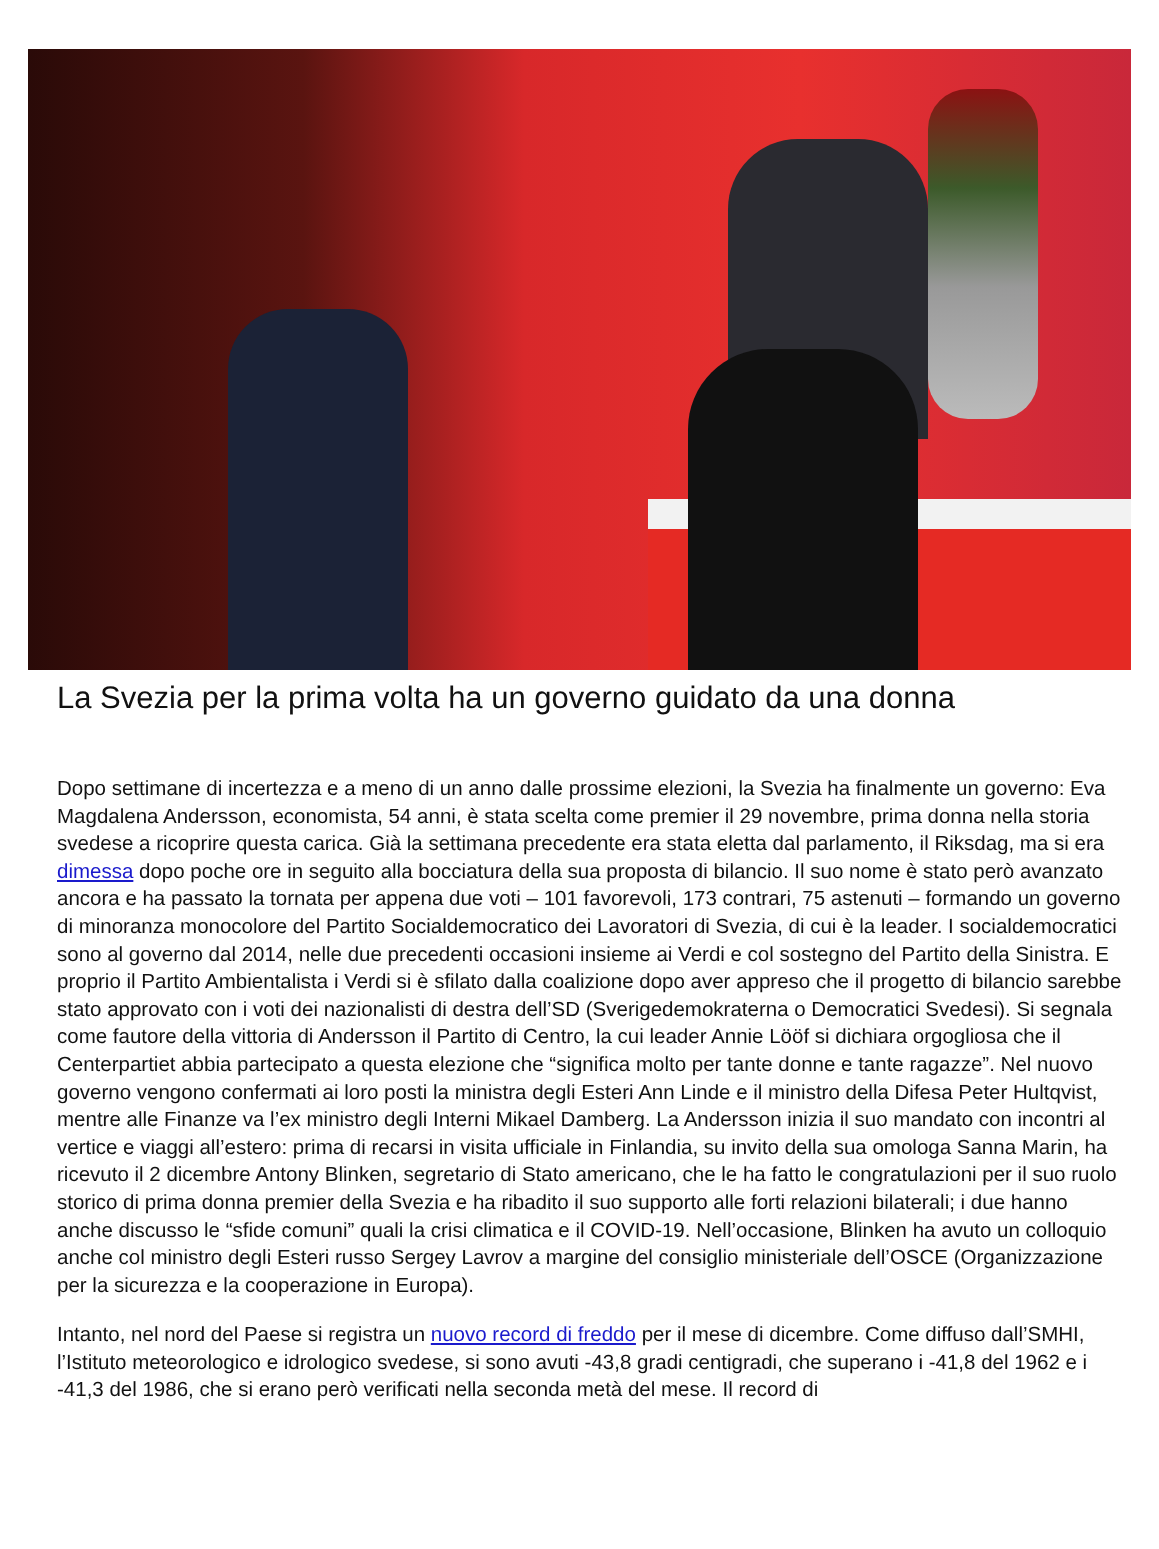La Svezia per la prima volta ha un governo guidato da una donna
Dopo settimane di incertezza e a meno di un anno dalle prossime elezioni, la Svezia ha finalmente un governo: Eva Magdalena Andersson, economista, 54 anni, è stata scelta come premier il 29 novembre, prima donna nella storia svedese a ricoprire questa carica. Già la settimana precedente era stata eletta dal parlamento, il Riksdag, ma si era dimessa dopo poche ore in seguito alla bocciatura della sua proposta di bilancio. Il suo nome è stato però avanzato ancora e ha passato la tornata per appena due voti – 101 favorevoli, 173 contrari, 75 astenuti – formando un governo di minoranza monocolore del Partito Socialdemocratico dei Lavoratori di Svezia, di cui è la leader. I socialdemocratici sono al governo dal 2014, nelle due precedenti occasioni insieme ai Verdi e col sostegno del Partito della Sinistra. E proprio il Partito Ambientalista i Verdi si è sfilato dalla coalizione dopo aver appreso che il progetto di bilancio sarebbe stato approvato con i voti dei nazionalisti di destra dell’SD (Sverigedemokraterna o Democratici Svedesi). Si segnala come fautore della vittoria di Andersson il Partito di Centro, la cui leader Annie Lööf si dichiara orgogliosa che il Centerpartiet abbia partecipato a questa elezione che “significa molto per tante donne e tante ragazze”. Nel nuovo governo vengono confermati ai loro posti la ministra degli Esteri Ann Linde e il ministro della Difesa Peter Hultqvist, mentre alle Finanze va l’ex ministro degli Interni Mikael Damberg. La Andersson inizia il suo mandato con incontri al vertice e viaggi all’estero: prima di recarsi in visita ufficiale in Finlandia, su invito della sua omologa Sanna Marin, ha ricevuto il 2 dicembre Antony Blinken, segretario di Stato americano, che le ha fatto le congratulazioni per il suo ruolo storico di prima donna premier della Svezia e ha ribadito il suo supporto alle forti relazioni bilaterali; i due hanno anche discusso le “sfide comuni” quali la crisi climatica e il COVID-19. Nell’occasione, Blinken ha avuto un colloquio anche col ministro degli Esteri russo Sergey Lavrov a margine del consiglio ministeriale dell’OSCE (Organizzazione per la sicurezza e la cooperazione in Europa).
Intanto, nel nord del Paese si registra un nuovo record di freddo per il mese di dicembre. Come diffuso dall’SMHI, l’Istituto meteorologico e idrologico svedese, si sono avuti -43,8 gradi centigradi, che superano i -41,8 del 1962 e i -41,3 del 1986, che si erano però verificati nella seconda metà del mese. Il record di